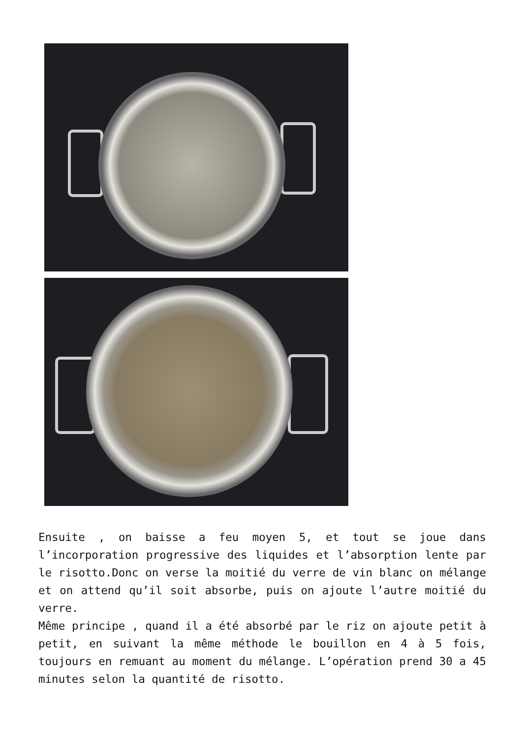Ensuite , on baisse a feu moyen 5, et tout se joue dans l’incorporation progressive des liquides et l’absorption lente par le risotto.Donc on verse la moitié du verre de vin blanc on mélange et on attend qu’il soit absorbe, puis on ajoute l’autre moitié du verre.
Même principe , quand il a été absorbé par le riz on ajoute petit à petit, en suivant la même méthode le bouillon en 4 à 5 fois, toujours en remuant au moment du mélange. L’opération prend 30 a 45 minutes selon la quantité de risotto.